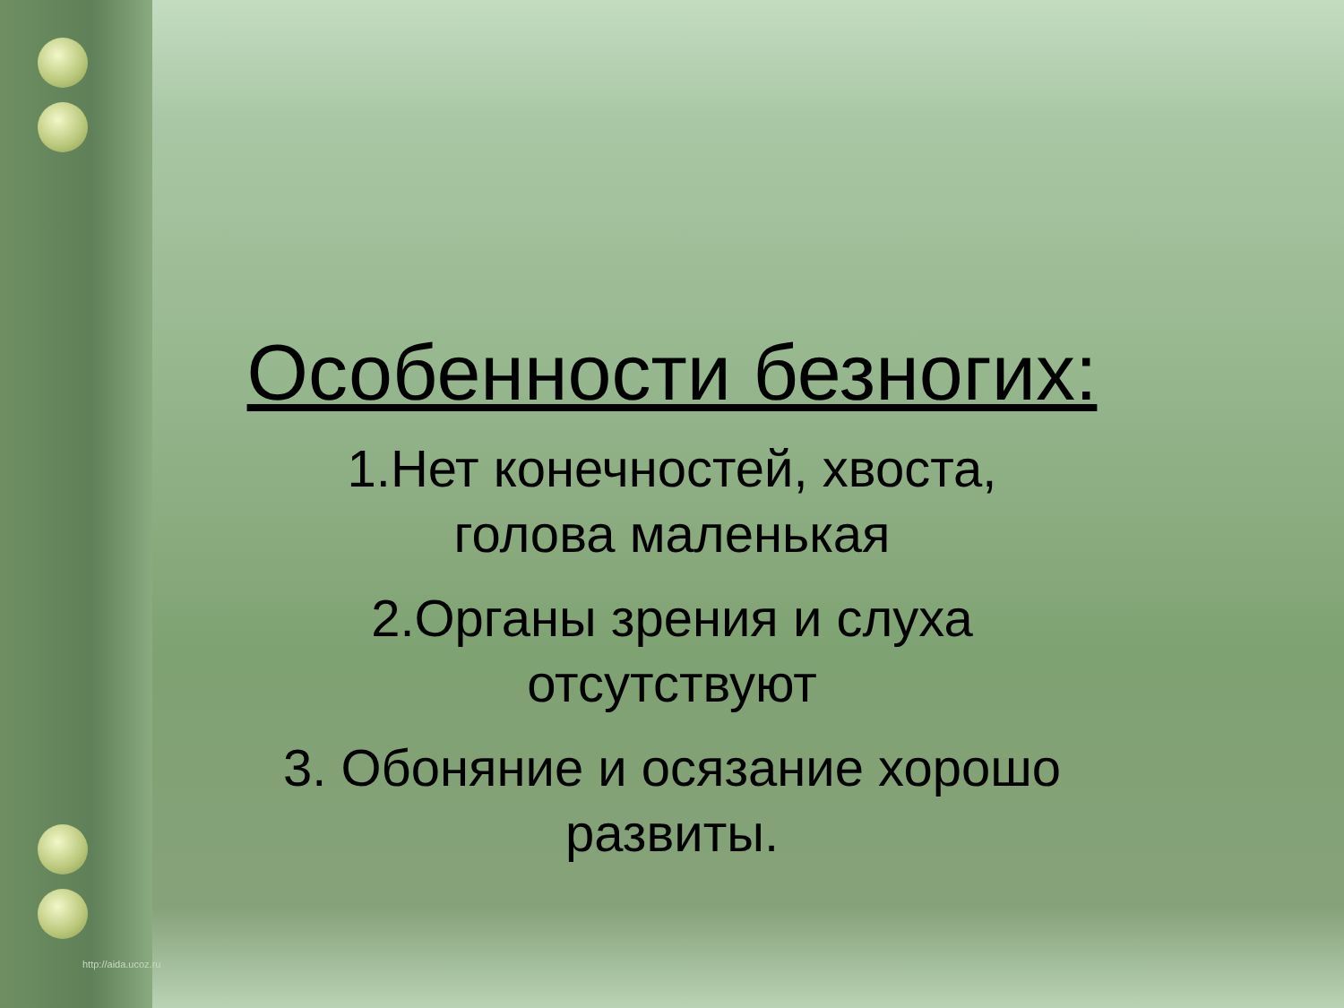Особенности безногих:
1.Нет конечностей, хвоста,
голова маленькая
2.Органы зрения и слуха
отсутствуют
3. Обоняние и осязание хорошо
развиты.
http://aida.ucoz.ru